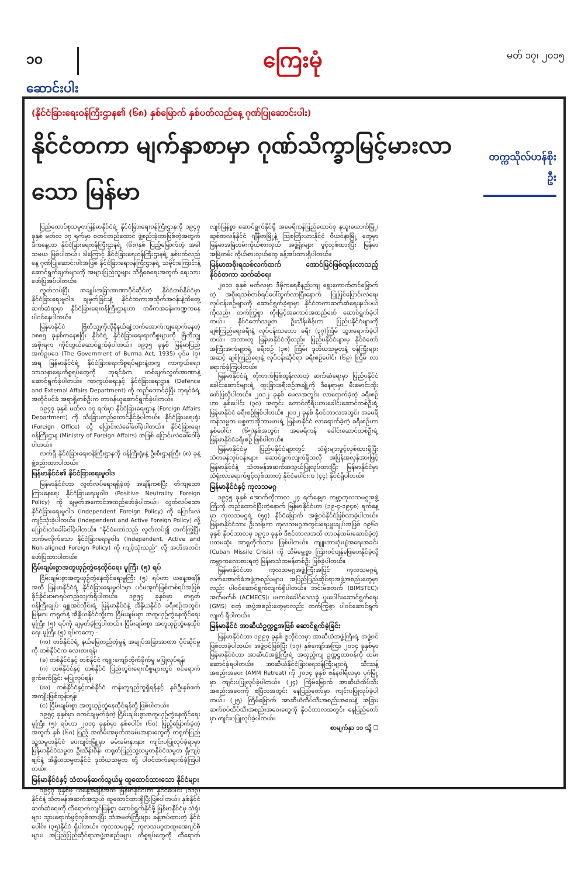၁၀
ဆောင်းပါး
ကြေးမုံ
မတ် ၁၇၊ ၂၀၁၅
(နိုင်ငံခြားရေးဝန်ကြီးဌာန၏ (၆၈) နှစ်မြောက် နှစ်ပတ်လည်နေ့ ဂုဏ်ပြုဆောင်းပါး)
နိုင်ငံတကာ မျက်နှာစာမှာ ဂုဏ်သိက္ခာမြင့်မားလာသော မြန်မာ
တက္ကသိုလ်ဟန်စိုးဦး
ပြည်ထောင်စုသမ္မတမြန်မာနိုင်ငံရဲ့ နိုင်ငံခြားရေးဝန်ကြီးဌာနကို ၁၉၄၇ ခုနှစ် မတ်လ ၁၇ ရက်မှာ စတင်တည်ထောင် ဖွဲ့စည်းခဲ့တာဖြစ်တဲ့အတွက် ဒီကနေ့ဟာ နိုင်ငံခြားရေးဝန်ကြီးဌာနရဲ့ (၆၈)နှစ် ပြည့်မြောက်တဲ့ အခါသမယ ဖြစ်ပါတယ်။ ဒါကြောင့် နိုင်ငံခြားရေးဝန်ကြီးဌာနရဲ့ နှစ်ပတ်လည်နေ့ ဂုဏ်ပြုဆောင်းပါးအဖြစ် နိုင်ငံခြားရေးဝန်ကြီးဌာနရဲ့ သမိုင်းကြောင်းနဲ့ ဆောင်ရွက်ချက်များကို အများပြည်သူများ သိရှိစေရေးအတွက် ရေးသားဖော်ပြအပ်ပါတယ်။
လွတ်လပ်ပြီး အချုပ်အခြာအာဏာပိုင်ဆိုင်တဲ့ နိုင်ငံတစ်နိုင်ငံမှာ နိုင်ငံခြားရေးမူဝါဒ ချမှတ်ခြင်းနဲ့ နိုင်ငံတကာအသိုက်အဝန်းနဲ့ထိတွေ့ ဆက်ဆံရာမှာ နိုင်ငံခြားရေးဝန်ကြီးဌာနဟာ အဓိကအခန်းကဏ္ဍကနေ ပါဝင်နေပါတယ်။
မြန်မာနိုင်ငံ ဗြိတိသျှကိုလိုနီနယ်ချဲ့လက်အောက်ကျရောက်နေတဲ့ ၁၈၈၅ ခုနှစ်ကနေစပြီး နိုင်ငံရဲ့ နိုင်ငံခြားရေးရာကိစ္စများကို ဗြိတိသျှအစိုးရက ကိုင်တွယ်ဆောင်ရွက်ခဲ့ပါတယ်။ ၁၉၃၅ ခုနှစ် မြန်မာပြည် အက်ဥပဒေ (The Government of Burma Act, 1935) ပုဒ်မ (၇) အရ မြန်မာနိုင်ငံရဲ့ နိုင်ငံခြားရေးကိစ္စရပ်များနဲ့တကွ ကာကွယ်ရေး၊ သာသနာရေးကိစ္စရပ်တွေကို ဘုရင်ခံက တစ်ချက်လွှတ်အာဏာနဲ့ ဆောင်ရွက်ခဲ့ပါတယ်။ ကာကွယ်ရေးနှင့် နိုင်ငံခြားရေးဌာန (Defence and External Affairs Department) ကို တည်ထောင်ခဲ့ပြီး ဘုရင်ခံရဲ့ အတိုင်ပင်ခံ အရာရှိတစ်ဦးက တာဝန်ယူဆောင်ရွက်ခဲ့ပါတယ်။
၁၉၄၇ ခုနှစ် မတ်လ ၁၇ ရက်မှာ နိုင်ငံခြားရေးဌာန (Foreign Affairs Department) ကို သီးခြားတည်ထောင်နိုင်ခဲ့ပါတယ်။ နိုင်ငံခြားရေးရုံး (Foreign Office) လို့ ပြောင်းလဲခေါ်ဝေါ်ခဲ့ပါတယ်။ နိုင်ငံခြားရေး ဝန်ကြီးဌာန (Ministry of Foreign Affairs) အဖြစ် ပြောင်းလဲခေါ်ဝေါ်ခဲ့ပါတယ်။
လက်ရှိ နိုင်ငံခြားရေးဝန်ကြီးဌာနကို ဝန်ကြီးရုံးနဲ့ ဦးစီးဌာနကြီး (၈) ခုနဲ့ ဖွဲ့စည်းထားပါတယ်။
မြန်မာနိုင်ငံ၏ နိုင်ငံခြားရေးမူဝါဒ
မြန်မာနိုင်ငံဟာ လွတ်လပ်ရေးရရှိခဲ့တဲ့ အချိန်ကစပြီး တိကျသော ကြားနေရေး နိုင်ငံခြားရေးမူဝါဒ (Positive Neutrality Foreign Policy) ကို ချမှတ်အကောင်အထည်ဖော်ခဲ့ပါတယ်။ လွတ်လပ်သော နိုင်ငံခြားရေးမူဝါဒ (Independent Foreign Policy) ကို ပြောင်းလဲကျင့်သုံးခဲ့ပါတယ်။ (Independent and Active Foreign Policy) လို့ ပြောင်းလဲခေါ်ဝေါ်ခဲ့ပါတယ်။ "နိုင်ငံတော်သည် လွတ်လပ်၍ တက်ကြွပြီး ဘက်မလိုက်သော နိုင်ငံခြားရေးမူဝါဒ (Independent, Active and Non-aligned Foreign Policy) ကို ကျင့်သုံးသည်" လို့ အတိအလင်း ဖော်ပြထားပါတယ်။
ငြိမ်းချမ်းစွာအတူယှဉ်တွဲနေထိုင်ရေး မူကြီး (၅) ရပ်
ငြိမ်းချမ်းစွာအတူယှဉ်တွဲနေထိုင်ရေးမူကြီး (၅) ရပ်ဟာ ယနေ့အချိန်အထိ မြန်မာနိုင်ငံရဲ့ နိုင်ငံခြားရေးမူဝါဒမှာ ပင်မအုတ်မြစ်တစ်ရပ်အဖြစ် ခိုင်ခိုင်မာမာရပ်တည်လျက်ရှိပါတယ်။ ၁၉၅၄ ခုနှစ်မှာ တရုတ် ဝန်ကြီးချုပ် ချူအင်လိုင်းရဲ့ မြန်မာနိုင်ငံနဲ့ အိန္ဒိယနိုင်ငံ ခရီးစဉ်အတွင်း မြန်မာ၊ တရုတ်နဲ့ အိန္ဒိယနိုင်ငံတို့ဟာ ငြိမ်းချမ်းစွာ အတူယှဉ်တွဲနေထိုင်ရေးမူကြီး (၅) ရပ်ကို ချမှတ်ခဲ့ကြပါတယ်။ ငြိမ်းချမ်းစွာ အတူယှဉ်တွဲနေထိုင်ရေး မူကြီး (၅) ရပ်ကတော့ -
(က) တစ်နိုင်ငံရဲ့ နယ်မြေတည်တံ့မှုနဲ့ အချုပ်အခြာအာဏာ ပိုင်ဆိုင်မှုကို တစ်နိုင်ငံက လေးစားရန်၊
(ခ) တစ်နိုင်ငံနှင့် တစ်နိုင်ငံ ကျူးကျော်တိုက်ခိုက်မှု မပြုလုပ်ရန်၊
(ဂ) တစ်နိုင်ငံနှင့် တစ်နိုင်ငံ ပြည်တွင်းရေးကိစ္စများတွင် ဝင်ရောက်စွက်ဖက်ခြင်း မပြုလုပ်ရန်၊
(ဃ) တစ်နိုင်ငံနှင့်တစ်နိုင်ငံ တန်းတူရည်တူရှိရန်နှင့် နှစ်ဦးနှစ်ဖက် အကျိုးဖြစ်ထွန်းရန်၊
(င) ငြိမ်းချမ်းစွာ အတူယှဉ်တွဲနေထိုင်ရန်တို့ ဖြစ်ပါတယ်။
၁၉၅၄ ခုနှစ်မှာ စတင်ချမှတ်ခဲ့တဲ့ ငြိမ်းချမ်းစွာအတူယှဉ်တွဲနေထိုင်ရေးမူကြီး (၅) ရပ်ဟာ ၂၀၁၄ ခုနှစ်မှာ နှစ်ပေါင်း (၆၀) ပြည့်မြောက်ခဲ့တဲ့အတွက် နှစ် (၆၀) ပြည့် အထိမ်းအမှတ်အခမ်းအနားတွေကို တရုတ်ပြည်သူ့သမ္မတနိုင်ငံ ပေကျင်းမြို့မှာ ခမ်းခမ်းနားနား ကျင်းပပြုလုပ်ခဲ့ရာမှာ မြန်မာနိုင်ငံသမ္မတ ဦးသိန်းစိန်၊ တရုတ်ပြည်သူ့သမ္မတနိုင်ငံသမ္မတ ရှီကျင့်ဖျင်နဲ့ အိန္ဒိယသမ္မတနိုင်ငံ ဒုတိယသမ္မတ တို့ ပါဝင်တက်ရောက်ခဲ့ကြပါတယ်။
မြန်မာနိုင်ငံနှင့် သံတမန်ဆက်သွယ်မှု ထူထောင်ထားသော နိုင်ငံများ
၁၉၄၇ ခုနှစ်မှ ယနေ့အချိန်အထိ မြန်မာနိုင်ငံဟာ နိုင်ငံပေါင်း (၁၁၃) နိုင်ငံနဲ့ သံတမန်အဆက်အသွယ် ထူထောင်ထားရှိပြီးဖြစ်ပါတယ်။ နှစ်နိုင်ငံ ဆက်ဆံရေးကို ထိရောက်လျင်မြန်စွာ ဆောင်ရွက်နိုင်ဖို့ မြန်မာနိုင်ငံမှ သံရုံးများ သွားရောက်ဖွင့်လှစ်ထားပြီး သံအမတ်ကြီးများ ခန့်အပ်ထားတဲ့ နိုင်ငံပေါင်း (၃၅)နိုင်ငံ ရှိပါတယ်။ ကုလသမဂ္ဂနှင့် ကုလသမဂ္ဂအထူးအေဂျင်စီများ၊ အပြည်ပြည်ဆိုင်ရာအဖွဲ့အစည်းများ ကိစ္စရပ်တွေကို ထိရောက်လျင်မြန်စွာ ဆောင်ရွက်နိုင်ဖို့ အမေရိကန်ပြည်ထောင်စု နယူးယောက်မြို့၊ ဆွစ်ဇာလန်နိုင်ငံ ဂျီနီဗာမြို့နဲ့ ဩစတြီးယားနိုင်ငံ ဗီယင်နာမြို့ တွေမှာ မြန်မာအမြဲတမ်းကိုယ်စားလှယ် အဖွဲ့ရုံးများ ဖွင့်လှစ်ထားပြီး မြန်မာအမြဲတမ်း ကိုယ်စားလှယ်တွေ ခန့်အပ်ထားရှိပါတယ်။
မြန်မာအစိုးရသစ်လက်ထက် အောင်မြင်ဖြစ်ထွန်းလာသည့် နိုင်ငံတကာ ဆက်ဆံရေး
၂၀၁၁ ခုနှစ် မတ်လမှာ ဒီမိုကရေစီနည်းကျ ရွေးကောက်တင်မြှောက်တဲ့ အစိုးရသစ်တစ်ရပ်ပေါ်ထွက်လာပြီးနောက် ပြုပြင်ပြောင်းလဲရေး လုပ်ငန်းစဉ်များကို ဆောင်ရွက်ခဲ့ရာမှာ နိုင်ငံတကာဆက်ဆံရေးနယ်ပယ်ကိုလည်း တက်ကြွစွာ တိုးမြှင့်အကောင်အထည်ဖော် ဆောင်ရွက်ခဲ့ပါတယ်။ နိုင်ငံတော်သမ္မတ ဦးသိန်းစိန်ဟာ ပြည်ပနိုင်ငံများကို ချစ်ကြည်ရေးခရီးနဲ့ လုပ်ငန်းသဘော ခရီး (၃၇)ကြိမ် သွားရောက်ခဲ့ပါတယ်။ အလားတူ မြန်မာနိုင်ငံကိုလည်း ပြည်ပနိုင်ငံများမှ နိုင်ငံတော်အကြီးအကဲများရဲ့ ခရီးစဉ် (၃၈) ကြိမ်၊ ဒုတိယသမ္မတနဲ့ ဝန်ကြီးများအဆင့် ချစ်ကြည်ရေးနဲ့ လုပ်ငန်းဆိုင်ရာ ခရီးစဉ်ပေါင်း (၆၉) ကြိမ် လာရောက်ခဲ့ကြပါတယ်။
မြန်မာနိုင်ငံရဲ့ တိုးတက်ဖြစ်ထွန်းလာတဲ့ ဆက်ဆံရေးမှာ ပြည်ပနိုင်ငံခေါင်းဆောင်များရဲ့ ထူးခြားခရီးစဉ်အချို့ကို ဒီနေရာမှာ မီးမောင်းထိုးဖော်ပြလိုပါတယ်။ ၂၀၁၂ ခုနှစ် မေလအတွင်း လာရောက်ခဲ့တဲ့ ခရီးစဉ်ဟာ နှစ်ပေါင်း (၃၀) အတွင်း တောင်ကိုရီးယားခေါင်းဆောင်တစ်ဦးရဲ့ မြန်မာနိုင်ငံ ခရီးစဉ်ဖြစ်ပါတယ်။ ၂၀၁၂ ခုနှစ် နိုဝင်ဘာလအတွင်း အမေရိကန်သမ္မတ မစ္စတာအိုဘားမားရဲ့ မြန်မာနိုင်ငံ လာရောက်ခဲ့တဲ့ ခရီးစဉ်ဟာ နှစ်ပေါင်း (၆၅)နှစ်အတွင်း အမေရိကန် ခေါင်းဆောင်တစ်ဦးရဲ့ မြန်မာနိုင်ငံခရီးစဉ် ဖြစ်ပါတယ်။
မြန်မာနိုင်ငံမှ ပြည်ပနိုင်ငံများတွင် သံရုံးများဖွင့်လှစ်ထားရှိပြီး သံတမန်လုပ်ငန်းများ ဆောင်ရွက်လျက်ရှိသလို အပြန်အလှန်အားဖြင့် မြန်မာနိုင်ငံနဲ့ သံတမန်အဆက်အသွယ်ပြုလုပ်ထားပြီး မြန်မာနိုင်ငံမှာ သံရုံးလာရောက်ဖွင့်လှစ်ထားတဲ့ နိုင်ငံပေါင်းက (၄၄) နိုင်ငံရှိပါတယ်။
မြန်မာနိုင်ငံနှင့် ကုလသမဂ္ဂ
၁၉၄၅ ခုနှစ် အောက်တိုဘာလ ၂၄ ရက်နေ့မှာ ကမ္ဘာ့ကုလသမဂ္ဂအဖွဲ့ကြီးကို တည်ထောင်ပြီးတဲ့နောက် မြန်မာနိုင်ငံဟာ (၁၉-၄-၁၉၄၈) ရက်နေ့မှာ ကုလသမဂ္ဂရဲ့ (၅၇) နိုင်ငံမြောက် အဖွဲ့ဝင်နိုင်ငံဖြစ်လာခဲ့ပါတယ်။ မြန်မာနိုင်ငံသား ဦးသန့်ဟာ ကုလသမဂ္ဂအတွင်းရေးမှူးချုပ်အဖြစ် ၁၉၆၁ ခုနှစ် နိုဝင်ဘာလမှ ၁၉၇၁ ခုနှစ် ဒီဇင်ဘာလအထိ တာဝန်ထမ်းဆောင်ခဲ့တဲ့ ပထမဆုံး အာရှတိုက်သား ဖြစ်ပါတယ်။ ကျူးဘားဒုံးပျံအရေးအခင်း (Cuban Missile Crisis) ကို သိမ်မွေ့စွာ ကြားဝင်ဖျန်ဖြေပေးနိုင်ခဲ့လို့ ကမ္ဘာကလေးစားရတဲ့ မြန်မာသံတမန်တစ်ဦး ဖြစ်ခဲ့ပါတယ်။
မြန်မာနိုင်ငံဟာ ကုလသမဂ္ဂအဖွဲ့ကြီးအပြင် ကုလသမဂ္ဂရဲ့ လက်အောက်ခံအဖွဲ့အစည်းများ၊ အပြည်ပြည်ဆိုင်ရာအဖွဲ့အစည်းတွေမှာလည်း ပါဝင်ဆောင်ရွက်လျက်ရှိပါတယ်။ ဘင်းမ်စတက် (BIMSTEC)၊ အက်မက်စ် (ACMECS)၊ မဟာမဲခေါင်ဒေသခွဲ ပူးပေါင်းဆောင်ရွက်ရေး (GMS) စတဲ့ အဖွဲ့အစည်းတွေမှာလည်း တက်ကြွစွာ ပါဝင်ဆောင်ရွက်လျက် ရှိပါတယ်။
မြန်မာနိုင်ငံ အာဆီယံဥက္ကဋ္ဌအဖြစ် ဆောင်ရွက်ခဲ့ခြင်း
မြန်မာနိုင်ငံဟာ ၁၉၉၇ ခုနှစ် ဇူလိုင်လမှာ အာဆီယံအဖွဲ့ကြီးရဲ့ အဖွဲ့ဝင်ဖြစ်လာခဲ့ပါတယ်။ အဖွဲ့ဝင်ဖြစ်ပြီး (၁၇) နှစ်ကျော်အကြာ ၂၀၁၄ ခုနှစ်မှာ မြန်မာနိုင်ငံဟာ အာဆီယံအဖွဲ့ကြီးရဲ့ အလှည့်ကျ ဥက္ကဋ္ဌတာဝန်ကို ထမ်းဆောင်ခဲ့ရပါတယ်။ အာဆီယံနိုင်ငံခြားရေးဝန်ကြီးများရဲ့ သီးသန့်အစည်းအဝေး (AMM Retreat) ကို ၂၀၁၄ ခုနှစ် ဇန်နဝါရီလမှာ ပုဂံမြို့မှာ ကျင်းပပြုလုပ်ခဲ့ပါတယ်။ (၂၄) ကြိမ်မြောက် အာဆီယံထိပ်သီးအစည်းအဝေးကို ဧပြီလအတွင်း နေပြည်တော်မှာ ကျင်းပပြုလုပ်ခဲ့ပါတယ်။ (၂၅) ကြိမ်မြောက် အာဆီယံထိပ်သီးအစည်းအဝေးနဲ့ အခြားဆက်စပ်ထိပ်သီးအစည်းအဝေးတွေကို နိုဝင်ဘာလအတွင်း နေပြည်တော်မှာ ကျင်းပပြုလုပ်ခဲ့ပါတယ်။
စာမျက်နှာ ၁၁ သို့ ❐